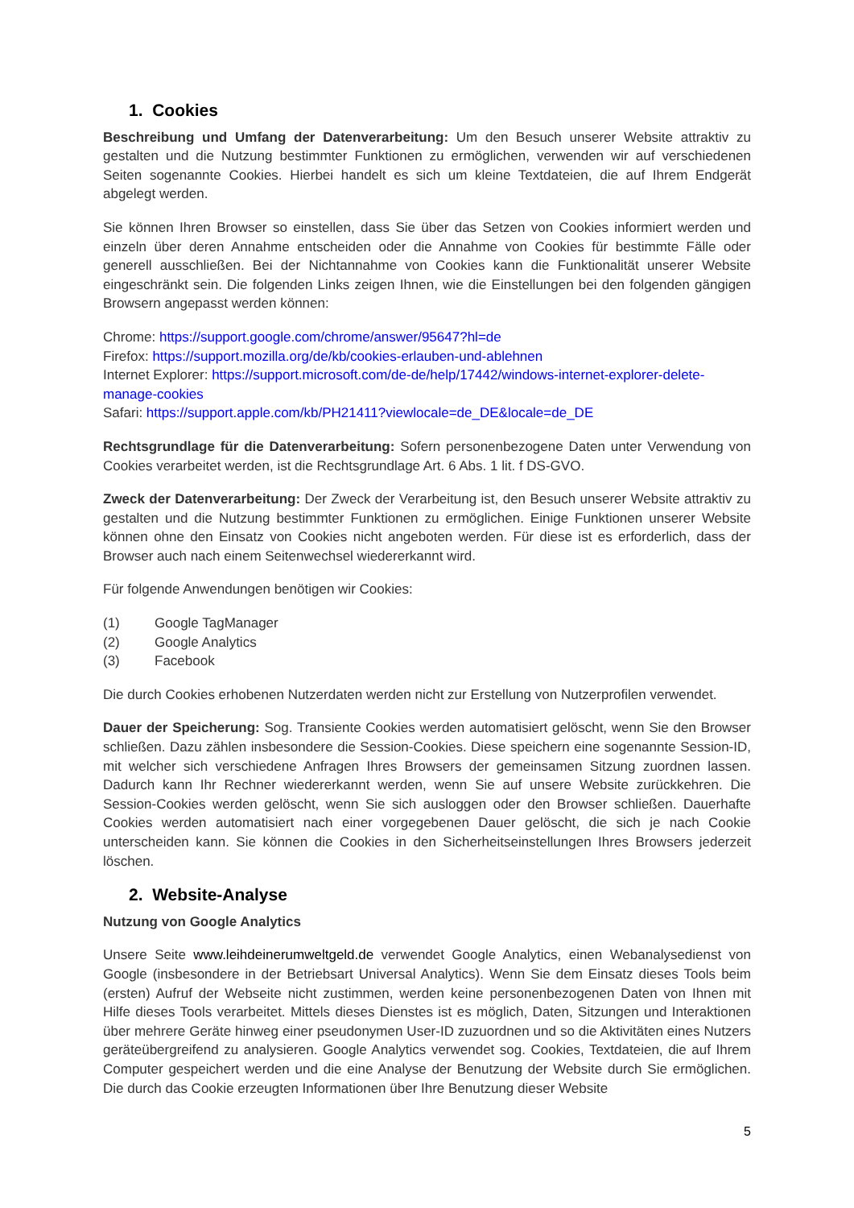1. Cookies
Beschreibung und Umfang der Datenverarbeitung: Um den Besuch unserer Website attraktiv zu gestalten und die Nutzung bestimmter Funktionen zu ermöglichen, verwenden wir auf verschiedenen Seiten sogenannte Cookies. Hierbei handelt es sich um kleine Textdateien, die auf Ihrem Endgerät abgelegt werden.
Sie können Ihren Browser so einstellen, dass Sie über das Setzen von Cookies informiert werden und einzeln über deren Annahme entscheiden oder die Annahme von Cookies für bestimmte Fälle oder generell ausschließen. Bei der Nichtannahme von Cookies kann die Funktionalität unserer Website eingeschränkt sein. Die folgenden Links zeigen Ihnen, wie die Einstellungen bei den folgenden gängigen Browsern angepasst werden können:
Chrome: https://support.google.com/chrome/answer/95647?hl=de
Firefox: https://support.mozilla.org/de/kb/cookies-erlauben-und-ablehnen
Internet Explorer: https://support.microsoft.com/de-de/help/17442/windows-internet-explorer-delete-manage-cookies
Safari: https://support.apple.com/kb/PH21411?viewlocale=de_DE&locale=de_DE
Rechtsgrundlage für die Datenverarbeitung: Sofern personenbezogene Daten unter Verwendung von Cookies verarbeitet werden, ist die Rechtsgrundlage Art. 6 Abs. 1 lit. f DS-GVO.
Zweck der Datenverarbeitung: Der Zweck der Verarbeitung ist, den Besuch unserer Website attraktiv zu gestalten und die Nutzung bestimmter Funktionen zu ermöglichen. Einige Funktionen unserer Website können ohne den Einsatz von Cookies nicht angeboten werden. Für diese ist es erforderlich, dass der Browser auch nach einem Seitenwechsel wiedererkannt wird.
Für folgende Anwendungen benötigen wir Cookies:
(1) Google TagManager
(2) Google Analytics
(3) Facebook
Die durch Cookies erhobenen Nutzerdaten werden nicht zur Erstellung von Nutzerprofilen verwendet.
Dauer der Speicherung: Sog. Transiente Cookies werden automatisiert gelöscht, wenn Sie den Browser schließen. Dazu zählen insbesondere die Session-Cookies. Diese speichern eine sogenannte Session-ID, mit welcher sich verschiedene Anfragen Ihres Browsers der gemeinsamen Sitzung zuordnen lassen. Dadurch kann Ihr Rechner wiedererkannt werden, wenn Sie auf unsere Website zurückkehren. Die Session-Cookies werden gelöscht, wenn Sie sich ausloggen oder den Browser schließen. Dauerhafte Cookies werden automatisiert nach einer vorgegebenen Dauer gelöscht, die sich je nach Cookie unterscheiden kann. Sie können die Cookies in den Sicherheitseinstellungen Ihres Browsers jederzeit löschen.
2. Website-Analyse
Nutzung von Google Analytics
Unsere Seite www.leihdeinerumweltgeld.de verwendet Google Analytics, einen Webanalysedienst von Google (insbesondere in der Betriebsart Universal Analytics). Wenn Sie dem Einsatz dieses Tools beim (ersten) Aufruf der Webseite nicht zustimmen, werden keine personenbezogenen Daten von Ihnen mit Hilfe dieses Tools verarbeitet. Mittels dieses Dienstes ist es möglich, Daten, Sitzungen und Interaktionen über mehrere Geräte hinweg einer pseudonymen User-ID zuzuordnen und so die Aktivitäten eines Nutzers geräteübergreifend zu analysieren. Google Analytics verwendet sog. Cookies, Textdateien, die auf Ihrem Computer gespeichert werden und die eine Analyse der Benutzung der Website durch Sie ermöglichen. Die durch das Cookie erzeugten Informationen über Ihre Benutzung dieser Website
5